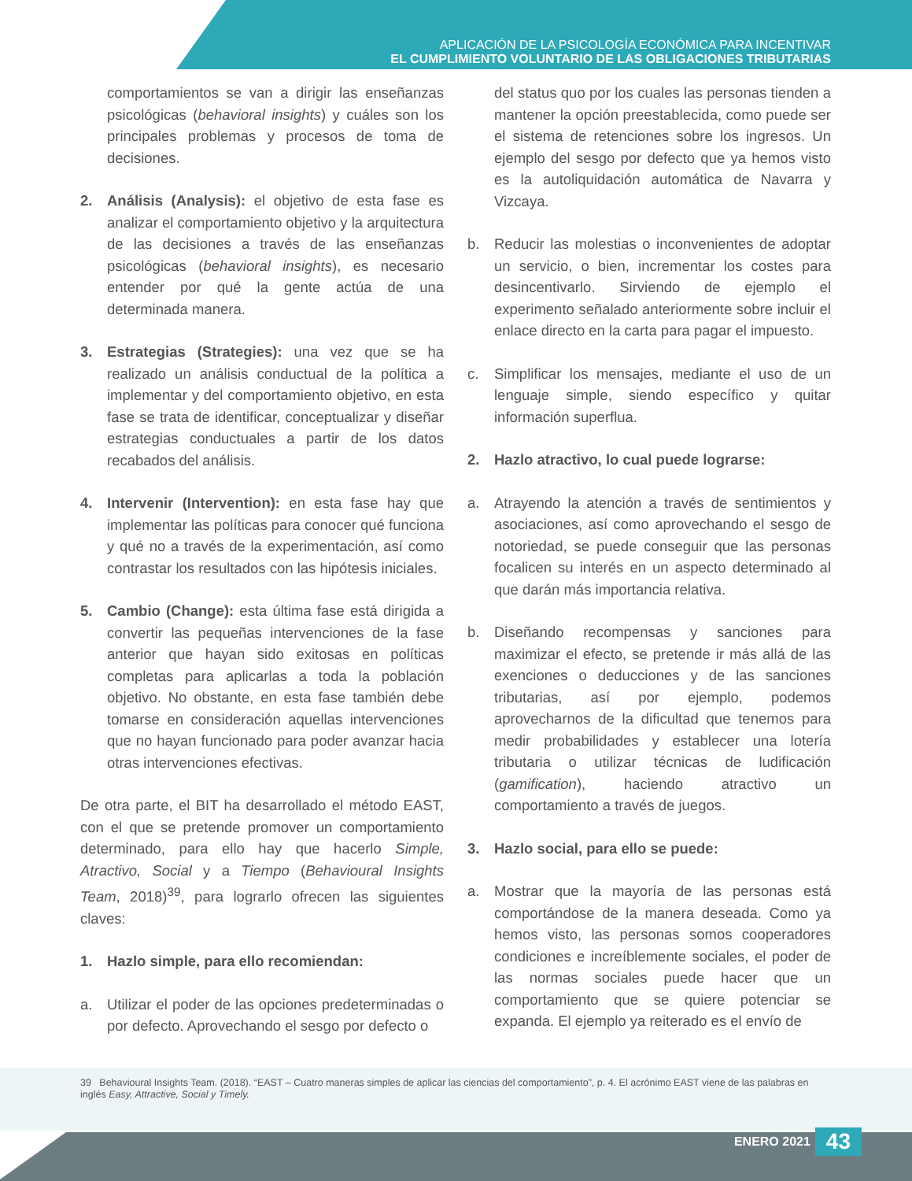APLICACIÓN DE LA PSICOLOGÍA ECONÓMICA PARA INCENTIVAR
EL CUMPLIMIENTO VOLUNTARIO DE LAS OBLIGACIONES TRIBUTARIAS
comportamientos se van a dirigir las enseñanzas psicológicas (behavioral insights) y cuáles son los principales problemas y procesos de toma de decisiones.
2. Análisis (Analysis): el objetivo de esta fase es analizar el comportamiento objetivo y la arquitectura de las decisiones a través de las enseñanzas psicológicas (behavioral insights), es necesario entender por qué la gente actúa de una determinada manera.
3. Estrategias (Strategies): una vez que se ha realizado un análisis conductual de la política a implementar y del comportamiento objetivo, en esta fase se trata de identificar, conceptualizar y diseñar estrategias conductuales a partir de los datos recabados del análisis.
4. Intervenir (Intervention): en esta fase hay que implementar las políticas para conocer qué funciona y qué no a través de la experimentación, así como contrastar los resultados con las hipótesis iniciales.
5. Cambio (Change): esta última fase está dirigida a convertir las pequeñas intervenciones de la fase anterior que hayan sido exitosas en políticas completas para aplicarlas a toda la población objetivo. No obstante, en esta fase también debe tomarse en consideración aquellas intervenciones que no hayan funcionado para poder avanzar hacia otras intervenciones efectivas.
De otra parte, el BIT ha desarrollado el método EAST, con el que se pretende promover un comportamiento determinado, para ello hay que hacerlo Simple, Atractivo, Social y a Tiempo (Behavioural Insights Team, 2018)<sup>39</sup>, para lograrlo ofrecen las siguientes claves:
1. Hazlo simple, para ello recomiendan:
a. Utilizar el poder de las opciones predeterminadas o por defecto. Aprovechando el sesgo por defecto o
del status quo por los cuales las personas tienden a mantener la opción preestablecida, como puede ser el sistema de retenciones sobre los ingresos. Un ejemplo del sesgo por defecto que ya hemos visto es la autoliquidación automática de Navarra y Vizcaya.
b. Reducir las molestias o inconvenientes de adoptar un servicio, o bien, incrementar los costes para desincentivarlo. Sirviendo de ejemplo el experimento señalado anteriormente sobre incluir el enlace directo en la carta para pagar el impuesto.
c. Simplificar los mensajes, mediante el uso de un lenguaje simple, siendo específico y quitar información superflua.
2. Hazlo atractivo, lo cual puede lograrse:
a. Atrayendo la atención a través de sentimientos y asociaciones, así como aprovechando el sesgo de notoriedad, se puede conseguir que las personas focalicen su interés en un aspecto determinado al que darán más importancia relativa.
b. Diseñando recompensas y sanciones para maximizar el efecto, se pretende ir más allá de las exenciones o deducciones y de las sanciones tributarias, así por ejemplo, podemos aprovecharnos de la dificultad que tenemos para medir probabilidades y establecer una lotería tributaria o utilizar técnicas de ludificación (gamification), haciendo atractivo un comportamiento a través de juegos.
3. Hazlo social, para ello se puede:
a. Mostrar que la mayoría de las personas está comportándose de la manera deseada. Como ya hemos visto, las personas somos cooperadores condiciones e increíblemente sociales, el poder de las normas sociales puede hacer que un comportamiento que se quiere potenciar se expanda. El ejemplo ya reiterado es el envío de
39 Behavioural Insights Team. (2018). “EAST – Cuatro maneras simples de aplicar las ciencias del comportamiento”, p. 4. El acrónimo EAST viene de las palabras en inglés Easy, Attractive, Social y Timely.
ENERO 2021 43